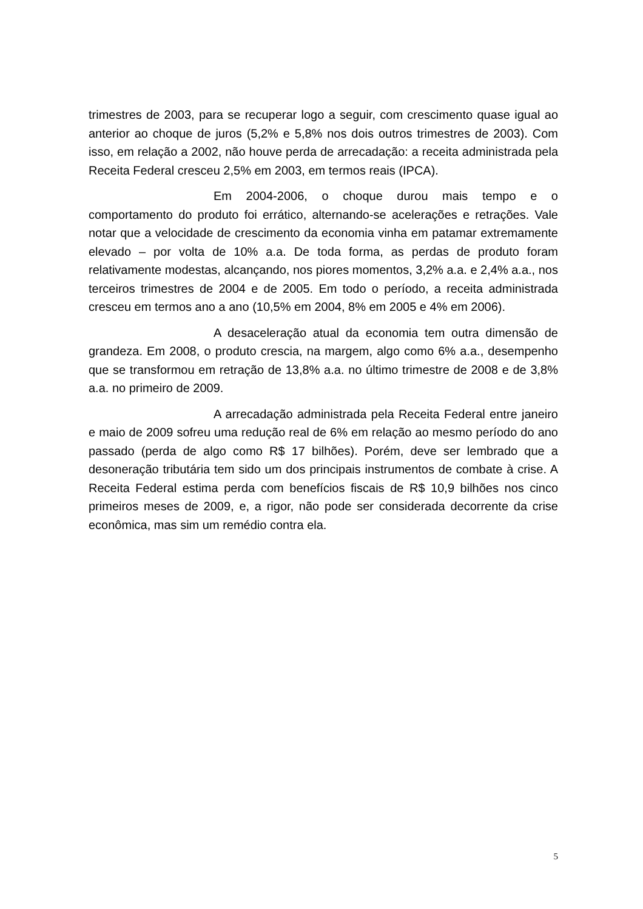trimestres de 2003, para se recuperar logo a seguir, com crescimento quase igual ao anterior ao choque de juros (5,2% e 5,8% nos dois outros trimestres de 2003). Com isso, em relação a 2002, não houve perda de arrecadação: a receita administrada pela Receita Federal cresceu 2,5% em 2003, em termos reais (IPCA).
Em 2004-2006, o choque durou mais tempo e o comportamento do produto foi errático, alternando-se acelerações e retrações. Vale notar que a velocidade de crescimento da economia vinha em patamar extremamente elevado – por volta de 10% a.a. De toda forma, as perdas de produto foram relativamente modestas, alcançando, nos piores momentos, 3,2% a.a. e 2,4% a.a., nos terceiros trimestres de 2004 e de 2005. Em todo o período, a receita administrada cresceu em termos ano a ano (10,5% em 2004, 8% em 2005 e 4% em 2006).
A desaceleração atual da economia tem outra dimensão de grandeza. Em 2008, o produto crescia, na margem, algo como 6% a.a., desempenho que se transformou em retração de 13,8% a.a. no último trimestre de 2008 e de 3,8% a.a. no primeiro de 2009.
A arrecadação administrada pela Receita Federal entre janeiro e maio de 2009 sofreu uma redução real de 6% em relação ao mesmo período do ano passado (perda de algo como R$ 17 bilhões). Porém, deve ser lembrado que a desoneração tributária tem sido um dos principais instrumentos de combate à crise. A Receita Federal estima perda com benefícios fiscais de R$ 10,9 bilhões nos cinco primeiros meses de 2009, e, a rigor, não pode ser considerada decorrente da crise econômica, mas sim um remédio contra ela.
5